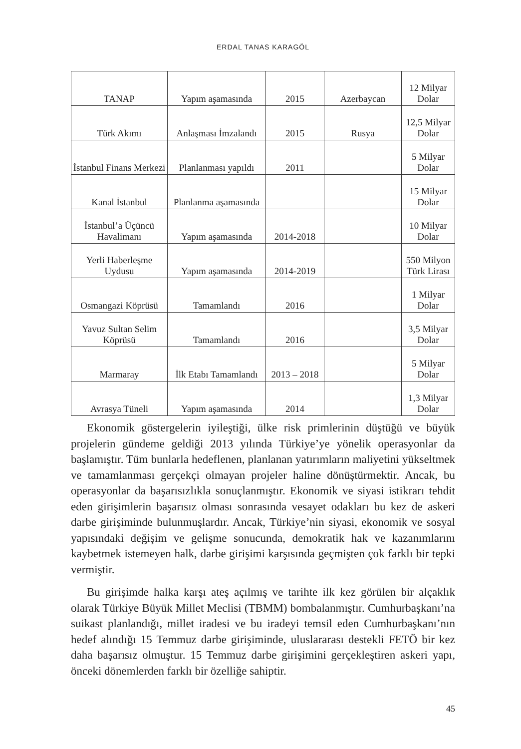ERDAL TANAS KARAGÖL
| TANAP | Yapım aşamasında | 2015 | Azerbaycan | 12 Milyar Dolar |
| Türk Akımı | Anlaşması İmzalandı | 2015 | Rusya | 12,5 Milyar Dolar |
| İstanbul Finans Merkezi | Planlanması yapıldı | 2011 | | 5 Milyar Dolar |
| Kanal İstanbul | Planlanma aşamasında | | | 15 Milyar Dolar |
| İstanbul’a Üçüncü Havalimanı | Yapım aşamasında | 2014-2018 | | 10 Milyar Dolar |
| Yerli Haberleşme Uydusu | Yapım aşamasında | 2014-2019 | | 550 Milyon Türk Lirası |
| Osmangazi Köprüsü | Tamamlandı | 2016 | | 1 Milyar Dolar |
| Yavuz Sultan Selim Köprüsü | Tamamlandı | 2016 | | 3,5 Milyar Dolar |
| Marmaray | İlk Etabı Tamamlandı | 2013 – 2018 | | 5 Milyar Dolar |
| Avrasya Tüneli | Yapım aşamasında | 2014 | | 1,3 Milyar Dolar |
Ekonomik göstergelerin iyileştiği, ülke risk primlerinin düştüğü ve büyük projelerin gündeme geldiği 2013 yılında Türkiye’ye yönelik operasyonlar da başlamıştır. Tüm bunlarla hedeflenen, planlanan yatırımların maliyetini yükseltmek ve tamamlanması gerçekçi olmayan projeler haline dönüştürmektir. Ancak, bu operasyonlar da başarısızlıkla sonuçlanmıştır. Ekonomik ve siyasi istikrarı tehdit eden girişimlerin başarısız olması sonrasında vesayet odakları bu kez de askeri darbe girişiminde bulunmuşlardır. Ancak, Türkiye’nin siyasi, ekonomik ve sosyal yapısındaki değişim ve gelişme sonucunda, demokratik hak ve kazanımlarını kaybetmek istemeyen halk, darbe girişimi karşısında geçmişten çok farklı bir tepki vermiştir.
Bu girişimde halka karşı ateş açılmış ve tarihte ilk kez görülen bir alçaklık olarak Türkiye Büyük Millet Meclisi (TBMM) bombalanmıştır. Cumhurbaşkanı’na suikast planlandığı, millet iradesi ve bu iradeyi temsil eden Cumhurbaşkanı’nın hedef alındığı 15 Temmuz darbe girişiminde, uluslararası destekli FETÖ bir kez daha başarısız olmuştur. 15 Temmuz darbe girişimini gerçekleştiren askeri yapı, önceki dönemlerden farklı bir özelliğe sahiptir.
45